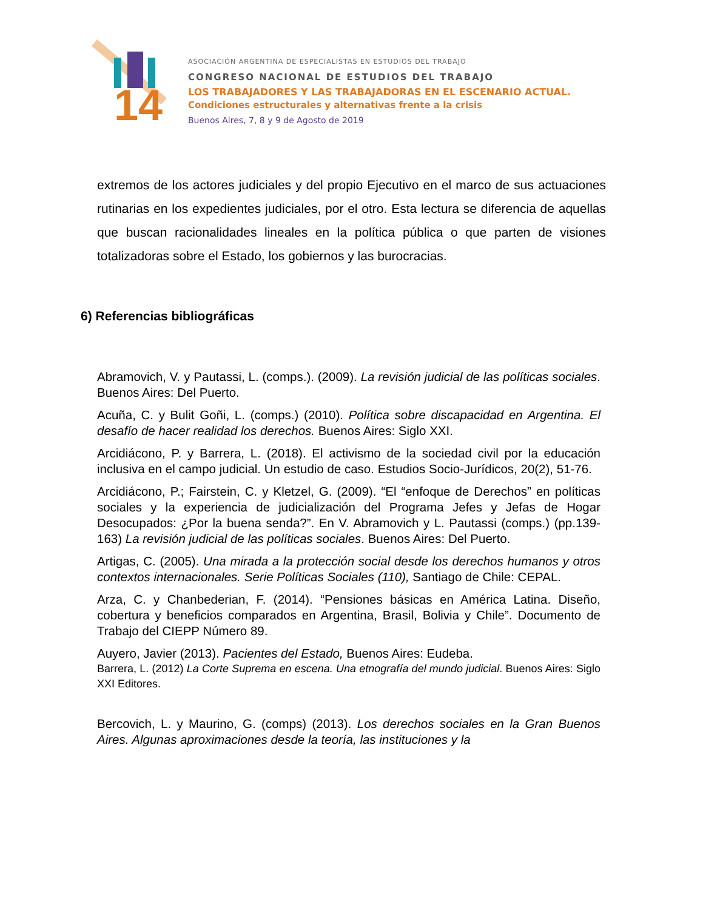14
ASOCIACIÓN ARGENTINA DE ESPECIALISTAS EN ESTUDIOS DEL TRABAJO
CONGRESO NACIONAL DE ESTUDIOS DEL TRABAJO
LOS TRABAJADORES Y LAS TRABAJADORAS EN EL ESCENARIO ACTUAL.
Condiciones estructurales y alternativas frente a la crisis
Buenos Aires, 7, 8 y 9 de Agosto de 2019
extremos de los actores judiciales y del propio Ejecutivo en el marco de sus actuaciones rutinarias en los expedientes judiciales, por el otro. Esta lectura se diferencia de aquellas que buscan racionalidades lineales en la política pública o que parten de visiones totalizadoras sobre el Estado, los gobiernos y las burocracias.
6) Referencias bibliográficas
Abramovich, V. y Pautassi, L. (comps.). (2009). La revisión judicial de las políticas sociales. Buenos Aires: Del Puerto.
Acuña, C. y Bulit Goñi, L. (comps.) (2010). Política sobre discapacidad en Argentina. El desafío de hacer realidad los derechos. Buenos Aires: Siglo XXI.
Arcidiácono, P. y Barrera, L. (2018). El activismo de la sociedad civil por la educación inclusiva en el campo judicial. Un estudio de caso. Estudios Socio-Jurídicos, 20(2), 51-76.
Arcidiácono, P.; Fairstein, C. y Kletzel, G. (2009). “El “enfoque de Derechos” en políticas sociales y la experiencia de judicialización del Programa Jefes y Jefas de Hogar Desocupados: ¿Por la buena senda?”. En V. Abramovich y L. Pautassi (comps.) (pp.139-163) La revisión judicial de las políticas sociales. Buenos Aires: Del Puerto.
Artigas, C. (2005). Una mirada a la protección social desde los derechos humanos y otros contextos internacionales. Serie Políticas Sociales (110), Santiago de Chile: CEPAL.
Arza, C. y Chanbederian, F. (2014). “Pensiones básicas en América Latina. Diseño, cobertura y beneficios comparados en Argentina, Brasil, Bolivia y Chile”. Documento de Trabajo del CIEPP Número 89.
Auyero, Javier (2013). Pacientes del Estado, Buenos Aires: Eudeba.
Barrera, L. (2012) La Corte Suprema en escena. Una etnografía del mundo judicial. Buenos Aires: Siglo XXI Editores.
Bercovich, L. y Maurino, G. (comps) (2013). Los derechos sociales en la Gran Buenos Aires. Algunas aproximaciones desde la teoría, las instituciones y la